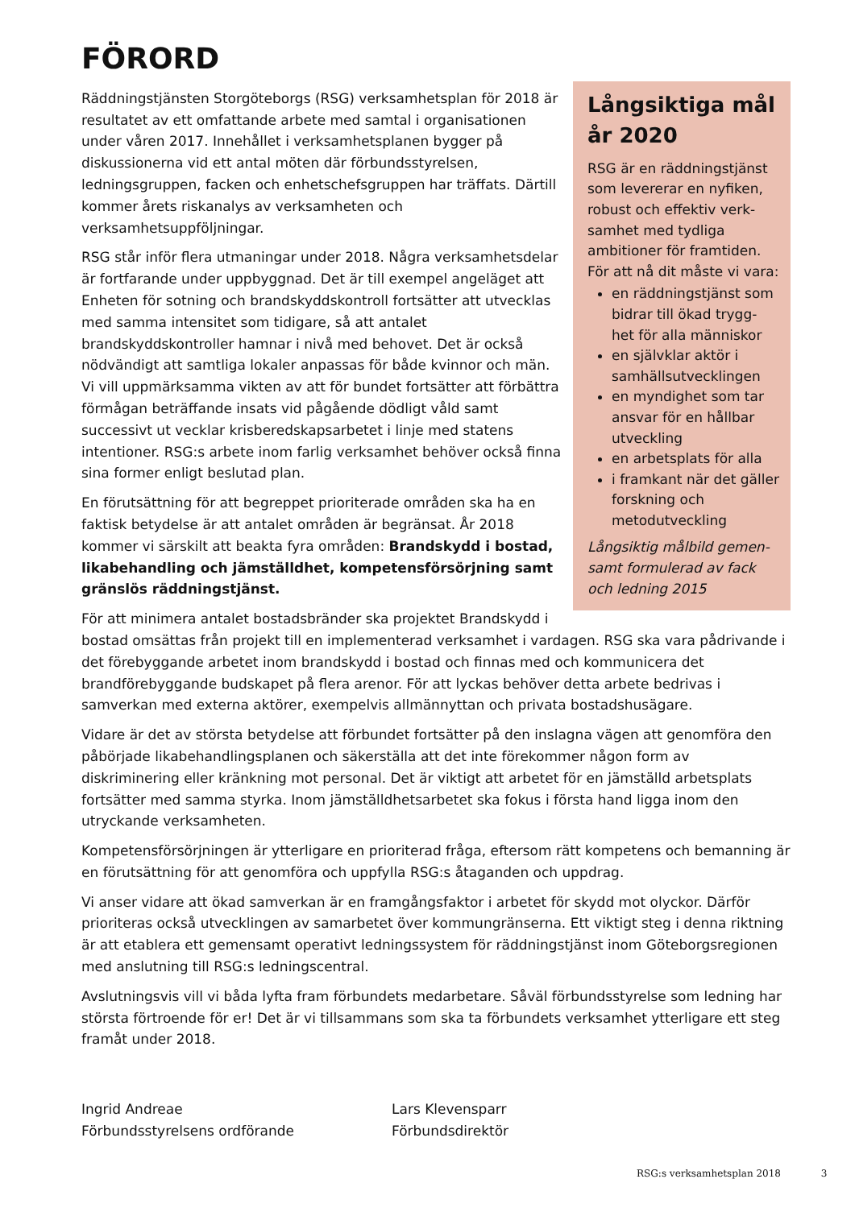FÖRORD
Långsiktiga mål år 2020
RSG är en räddningstjänst som levererar en nyfiken, robust och effektiv verk-samhet med tydliga ambitioner för framtiden. För att nå dit måste vi vara:
en räddningstjänst som bidrar till ökad trygg-het för alla människor
en självklar aktör i samhällsutvecklingen
en myndighet som tar ansvar för en hållbar utveckling
en arbetsplats för alla
i framkant när det gäller forskning och metodutveckling
Långsiktig målbild gemen-samt formulerad av fack och ledning 2015
Räddningstjänsten Storgöteborgs (RSG) verksamhetsplan för 2018 är resultatet av ett omfattande arbete med samtal i organisationen under våren 2017. Innehållet i verksamhetsplanen bygger på diskussionerna vid ett antal möten där förbundsstyrelsen, ledningsgruppen, facken och enhetschefsgruppen har träffats. Därtill kommer årets riskanalys av verksamheten och verksamhetsuppföljningar.
RSG står inför flera utmaningar under 2018. Några verksamhetsdelar är fortfarande under uppbyggnad. Det är till exempel angeläget att Enheten för sotning och brandskyddskontroll fortsätter att utvecklas med samma intensitet som tidigare, så att antalet brandskyddskontroller hamnar i nivå med behovet. Det är också nödvändigt att samtliga lokaler anpassas för både kvinnor och män. Vi vill uppmärksamma vikten av att för bundet fortsätter att förbättra förmågan beträffande insats vid pågående dödligt våld samt successivt ut vecklar krisberedskapsarbetet i linje med statens intentioner. RSG:s arbete inom farlig verksamhet behöver också finna sina former enligt beslutad plan.
En förutsättning för att begreppet prioriterade områden ska ha en faktisk betydelse är att antalet områden är begränsat. År 2018 kommer vi särskilt att beakta fyra områden: Brandskydd i bostad, likabehandling och jämställdhet, kompetensförsörjning samt gränslös räddningstjänst.
För att minimera antalet bostadsbränder ska projektet Brandskydd i bostad omsättas från projekt till en implementerad verksamhet i vardagen. RSG ska vara pådrivande i det förebyggande arbetet inom brandskydd i bostad och finnas med och kommunicera det brandförebyggande budskapet på flera arenor. För att lyckas behöver detta arbete bedrivas i samverkan med externa aktörer, exempelvis allmännyttan och privata bostadshusägare.
Vidare är det av största betydelse att förbundet fortsätter på den inslagna vägen att genomföra den påbörjade likabehandlingsplanen och säkerställa att det inte förekommer någon form av diskriminering eller kränkning mot personal. Det är viktigt att arbetet för en jämställd arbetsplats fortsätter med samma styrka. Inom jämställdhetsarbetet ska fokus i första hand ligga inom den utryckande verksamheten.
Kompetensförsörjningen är ytterligare en prioriterad fråga, eftersom rätt kompetens och bemanning är en förutsättning för att genomföra och uppfylla RSG:s åtaganden och uppdrag.
Vi anser vidare att ökad samverkan är en framgångsfaktor i arbetet för skydd mot olyckor. Därför prioriteras också utvecklingen av samarbetet över kommungränserna. Ett viktigt steg i denna riktning är att etablera ett gemensamt operativt ledningssystem för räddningstjänst inom Göteborgsregionen med anslutning till RSG:s ledningscentral.
Avslutningsvis vill vi båda lyfta fram förbundets medarbetare. Såväl förbundsstyrelse som ledning har största förtroende för er! Det är vi tillsammans som ska ta förbundets verksamhet ytterligare ett steg framåt under 2018.
Ingrid Andreae
Förbundsstyrelsens ordförande
Lars Klevensparr
Förbundsdirektör
RSG:s verksamhetsplan 2018 3